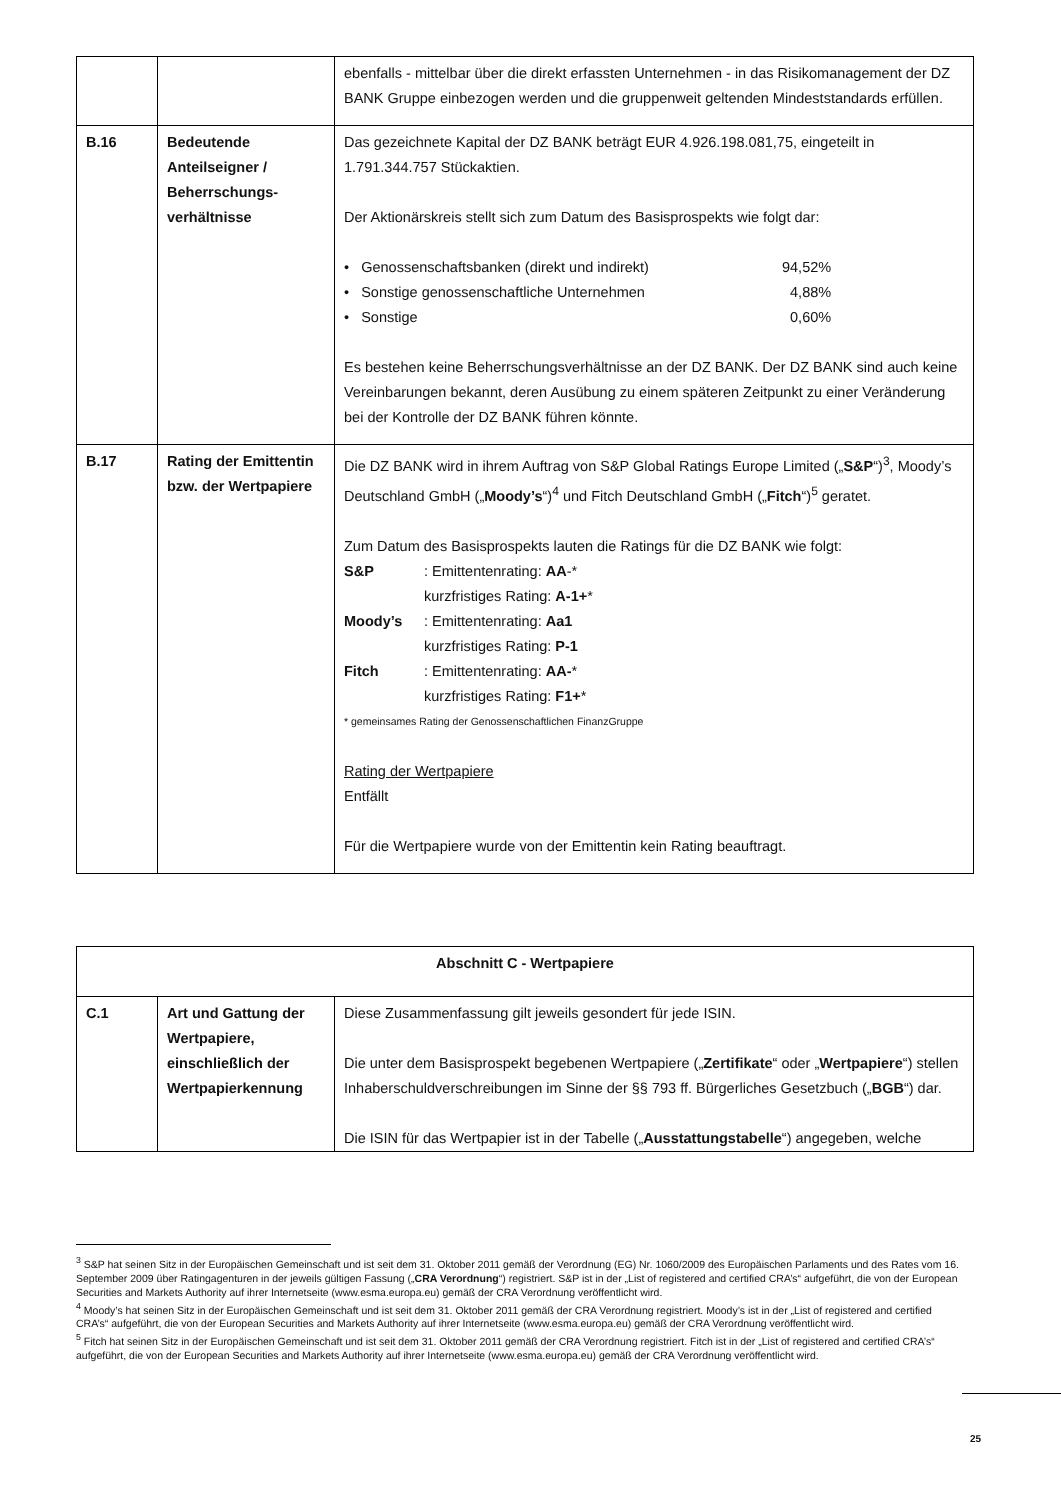| | | ebenfalls - mittelbar über die direkt erfassten Unternehmen - in das Risikomanagement der DZ BANK Gruppe einbezogen werden und die gruppenweit geltenden Mindeststandards erfüllen. |
| B.16 | Bedeutende Anteilseigner / Beherrschungs-verhältnisse | Das gezeichnete Kapital der DZ BANK beträgt EUR 4.926.198.081,75, eingeteilt in 1.791.344.757 Stückaktien. Der Aktionärskreis stellt sich zum Datum des Basisprospekts wie folgt dar: • Genossenschaftsbanken (direkt und indirekt) 94,52% • Sonstige genossenschaftliche Unternehmen 4,88% • Sonstige 0,60% Es bestehen keine Beherrschungsverhältnisse an der DZ BANK. Der DZ BANK sind auch keine Vereinbarungen bekannt, deren Ausübung zu einem späteren Zeitpunkt zu einer Veränderung bei der Kontrolle der DZ BANK führen könnte. |
| B.17 | Rating der Emittentin bzw. der Wertpapiere | Die DZ BANK wird in ihrem Auftrag von S&P Global Ratings Europe Limited („ S&P “)<sup>3</sup>, Moody’s Deutschland GmbH („ Moody’s “)<sup>4</sup> und Fitch Deutschland GmbH („ Fitch “)<sup>5</sup> geratet. Zum Datum des Basisprospekts lauten die Ratings für die DZ BANK wie folgt: S&P : Emittentenrating: AA -* kurzfristiges Rating: A-1+ * Moody’s : Emittentenrating: Aa1 kurzfristiges Rating: P-1 Fitch : Emittentenrating: AA- * kurzfristiges Rating: F1+ * * gemeinsames Rating der Genossenschaftlichen FinanzGruppe Rating der Wertpapiere Entfällt Für die Wertpapiere wurde von der Emittentin kein Rating beauftragt. |
| Abschnitt C - Wertpapiere | | |
| C.1 | Art und Gattung der Wertpapiere, einschließlich der Wertpapierkennung | Diese Zusammenfassung gilt jeweils gesondert für jede ISIN. Die unter dem Basisprospekt begebenen Wertpapiere („ Zertifikate “ oder „ Wertpapiere “) stellen Inhaberschuldverschreibungen im Sinne der §§ 793 ff. Bürgerliches Gesetzbuch („ BGB “) dar. Die ISIN für das Wertpapier ist in der Tabelle („ Ausstattungstabelle “) angegeben, welche |
<sup>3</sup> S&P hat seinen Sitz in der Europäischen Gemeinschaft und ist seit dem 31. Oktober 2011 gemäß der Verordnung (EG) Nr. 1060/2009 des Europäischen Parlaments und des Rates vom 16. September 2009 über Ratingagenturen in der jeweils gültigen Fassung („CRA Verordnung“) registriert. S&P ist in der „List of registered and certified CRA’s“ aufgeführt, die von der European Securities and Markets Authority auf ihrer Internetseite (www.esma.europa.eu) gemäß der CRA Verordnung veröffentlicht wird.
<sup>4</sup> Moody’s hat seinen Sitz in der Europäischen Gemeinschaft und ist seit dem 31. Oktober 2011 gemäß der CRA Verordnung registriert. Moody’s ist in der „List of registered and certified CRA’s“ aufgeführt, die von der European Securities and Markets Authority auf ihrer Internetseite (www.esma.europa.eu) gemäß der CRA Verordnung veröffentlicht wird.
<sup>5</sup> Fitch hat seinen Sitz in der Europäischen Gemeinschaft und ist seit dem 31. Oktober 2011 gemäß der CRA Verordnung registriert. Fitch ist in der „List of registered and certified CRA’s“ aufgeführt, die von der European Securities and Markets Authority auf ihrer Internetseite (www.esma.europa.eu) gemäß der CRA Verordnung veröffentlicht wird.
25